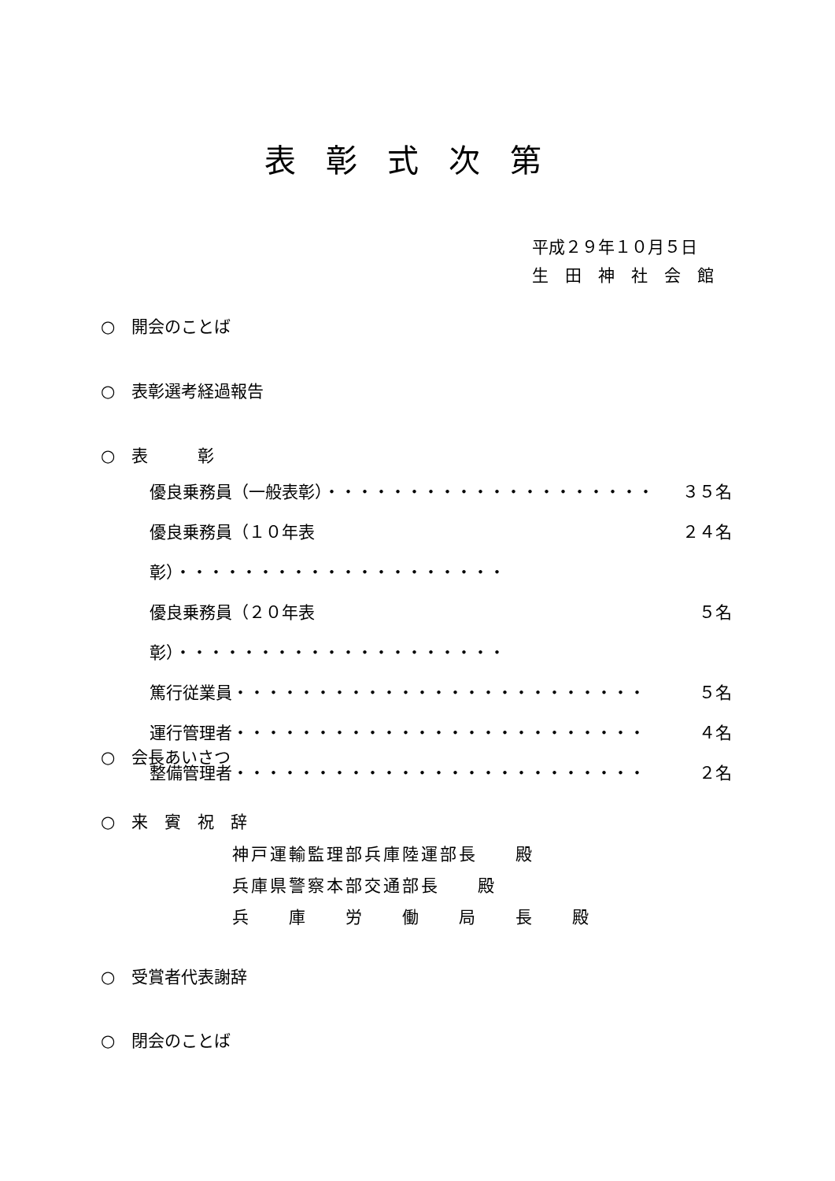表彰式次第
平成２９年１０月５日
生　田　神　社　会　館
○　開会のことば
○　表彰選考経過報告
○　表　　　彰
優良乗務員（一般表彰）・・・・・・・・・・・・・・・・・・・・ ３５名
優良乗務員（１０年表彰）・・・・・・・・・・・・・・・・・・・・ ２４名
優良乗務員（２０年表彰）・・・・・・・・・・・・・・・・・・・・ ５名
篤行従業員・・・・・・・・・・・・・・・・・・・・・・・・・ ５名
運行管理者・・・・・・・・・・・・・・・・・・・・・・・・・ ４名
整備管理者・・・・・・・・・・・・・・・・・・・・・・・・・ ２名
○　会長あいさつ
○　来　賓　祝　辞
神戸運輸監理部兵庫陸運部長　　殿
兵庫県警察本部交通部長　　殿
兵　　庫　　労　　働　　局　　長　　殿
○　受賞者代表謝辞
○　閉会のことば